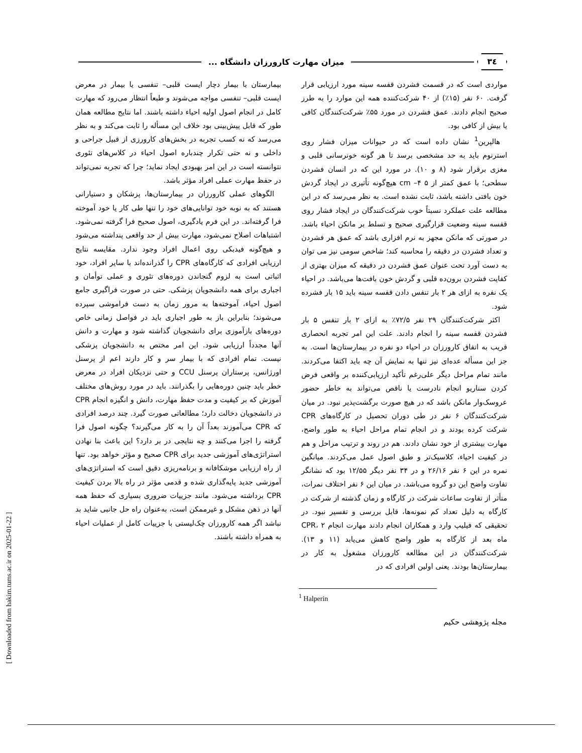٣٤
میزان مهارت کارورزان دانشگاه ...
مواردی است که در قسمت فشردن قفسه سینه مورد ارزیابی قرار گرفت. ۶۰ نفر (۱۵٪) از ۴۰ شرکت‌کننده همه این موارد را به طرز صحیح انجام دادند. عمق فشردن در مورد ۵۵٪ شرکت‌کنندگان کافی یا بیش از کافی بود.
هالپرین<sup>1</sup> نشان داده است که در حیوانات میزان فشار روی استرنوم باید به حد مشخصی برسد تا هر گونه خونرسانی قلبی و مغزی برقرار شود (۸ و ۱۰). در مورد این که در انسان فشردن سطحی؛ با عمق کمتر از ۵ cm –۴ هیچ‌گونه تأثیری در ایجاد گردش خون بافتی داشته باشد، ثابت نشده است. به نظر می‌رسد که در این مطالعه علت عملکرد نسبتاً خوب شرکت‌کنندگان در ایجاد فشار روی قفسه سینه وضعیت قرارگیری صحیح و تسلط بر مانکن احیاء باشد. در صورتی که مانکن مجهز به نرم افزاری باشد که عمق هر فشردن و تعداد فشردن در دقیقه را محاسبه کند؛ شاخص سومی نیز می توان به دست آورد تحت عنوان عمق فشردن در دقیقه که میزان بهتری از کفایت فشردن برون‌ده قلبی و گردش خون بافت‌ها می‌باشد. در احیاء یک نفره به ازای هر ۲ بار تنفس دادن قفسه سینه باید ۱۵ بار فشرده شود.
اکثر شرکت‌کنندگان ۲۹ نفر ۷۲/۵٪ به ازای ۲ بار تنفس ۵ بار فشردن قفسه سینه را انجام دادند. علت این امر تجربه انحصاری قریب به اتفاق کارورزان در احیاء دو نفره در بیمارستان‌ها است. به جز این مسأله عده‌ای نیز تنها به نمایش آن چه باید اکتفا می‌کردند. مانند تمام مراحل دیگر علی‌رغم تأکید ارزیابی‌کننده بر واقعی فرض کردن سناریو انجام نادرست یا ناقص می‌تواند به خاطر حضور عروسک‌وار مانکن باشد که در هیچ صورت برگشت‌پذیر نبود. در میان شرکت‌کنندگان ۶ نفر در طی دوران تحصیل در کارگاه‌های CPR شرکت کرده بودند و در انجام تمام مراحل احیاء به طور واضح، مهارت بیشتری از خود نشان دادند. هم در روند و ترتیب مراحل و هم در کیفیت احیاء، کلاسیک‌تر و طبق اصول عمل می‌کردند. میانگین نمره در این ۶ نفر ۲۶/۱۶ و در ۳۴ نفر دیگر ۱۲/۵۵ بود که نشانگر تفاوت واضح این دو گروه می‌باشد. در میان این ۶ نفر اختلاف نمرات، متأثر از تفاوت ساعات شرکت در کارگاه و زمان گذشته از شرکت در کارگاه به دلیل تعداد کم نمونه‌ها، قابل بررسی و تفسیر نبود. در تحقیقی که فیلیپ وارد و همکاران انجام دادند مهارت انجام CPR، ۲ ماه بعد از کارگاه به طور واضح کاهش می‌یابد (۱۱ و ۱۳). شرکت‌کنندگان در این مطالعه کارورزان مشغول به کار در بیمارستان‌ها بودند. یعنی اولین افرادی که در
بیمارستان با بیمار دچار ایست قلبی– تنفسی یا بیمار در معرض ایست قلبی– تنفسی مواجه می‌شوند و طبعاً انتظار می‌رود که مهارت کامل در انجام اصول اولیه احیاء داشته باشند. اما نتایج مطالعه همان طور که قابل پیش‌بینی بود خلاف این مسأله را ثابت می‌کند و به نظر می‌رسد که نه کسب تجربه در بخش‌های کارورزی از قبیل جراحی و داخلی و نه حتی تکرار چندباره اصول احیاء در کلاس‌های تئوری نتوانسته است در این امر بهبودی ایجاد نماید؛ چرا که تجربه نمی‌تواند در حفظ مهارت عملی افراد مؤثر باشد.
الگوهای عملی کارورزان در بیمارستان‌ها، پزشکان و دستیارانی هستند که به نوبه خود توانایی‌های خود را تنها طی کار یا خود آموخته فرا گرفته‌اند. در این فرم یادگیری، اصول صحیح فرا گرفته نمی‌شود. اشتباهات اصلاح نمی‌شود، مهارت بیش از حد واقعی پنداشته می‌شود و هیچ‌گونه فیدبکی روی اعمال افراد وجود ندارد. مقایسه نتایج ارزیابی افرادی که کارگاه‌های CPR را گذرانده‌اند با سایر افراد، خود اثباتی است به لزوم گنجاندن دوره‌های تئوری و عملی توأمان و اجباری برای همه دانشجویان پزشکی. حتی در صورت فراگیری جامع اصول احیاء، آموخته‌ها به مرور زمان به دست فراموشی سپرده می‌شوند؛ بنابراین باز به طور اجباری باید در فواصل زمانی خاص دوره‌های بازآموزی برای دانشجویان گذاشته شود و مهارت و دانش آنها مجدداً ارزیابی شود. این امر مختص به دانشجویان پزشکی نیست. تمام افرادی که با بیمار سر و کار دارند اعم از پرسنل اورژانس، پرستاران پرسنل CCU و حتی نزدیکان افراد در معرض خطر باید چنین دوره‌هایی را بگذرانند. باید در مورد روش‌های مختلف آموزش که بر کیفیت و مدت حفظ مهارت، دانش و انگیزه انجام CPR در دانشجویان دخالت دارد؛ مطالعاتی صورت گیرد. چند درصد افرادی که CPR می‌آموزند بعداً آن را به کار می‌گیرند؟ چگونه اصول فرا گرفته را اجرا می‌کنند و چه نتایجی در بر دارد؟ این باعث بنا نهادن استراتژی‌های آموزشی جدید برای CPR صحیح و مؤثر خواهد بود. تنها از راه ارزیابی موشکافانه و برنامه‌ریزی دقیق است که استراتژی‌های آموزشی جدید پایه‌گذاری شده و قدمی مؤثر در راه بالا بردن کیفیت CPR برداشته می‌شود. مانند جزییات ضروری بسیاری که حفظ همه آنها در ذهن مشکل و غیرممکن است، به‌عنوان راه حل جانبی شاید بد نباشد اگر همه کارورزان چک‌لیستی با جزییات کامل از عملیات احیاء به همراه داشته باشند.
<sup>1</sup> Halperin
مجله پژوهشی حکیم
[ Downloaded from hakim.tums.ac.ir on 2025-01-22 ]